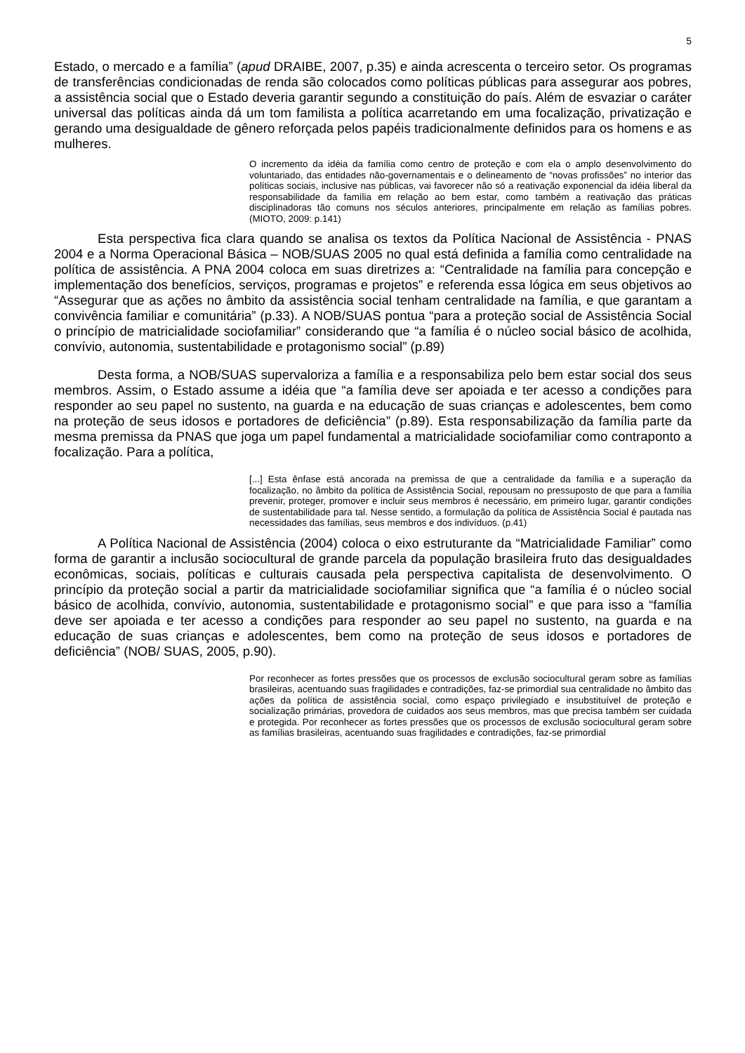5
Estado, o mercado e a família” (apud DRAIBE, 2007, p.35) e ainda acrescenta o terceiro setor. Os programas de transferências condicionadas de renda são colocados como políticas públicas para assegurar aos pobres, a assistência social que o Estado deveria garantir segundo a constituição do país. Além de esvaziar o caráter universal das políticas ainda dá um tom familista a política acarretando em uma focalização, privatização e gerando uma desigualdade de gênero reforçada pelos papéis tradicionalmente definidos para os homens e as mulheres.
O incremento da idéia da família como centro de proteção e com ela o amplo desenvolvimento do voluntariado, das entidades não-governamentais e o delineamento de “novas profissões” no interior das políticas sociais, inclusive nas públicas, vai favorecer não só a reativação exponencial da idéia liberal da responsabilidade da família em relação ao bem estar, como também a reativação das práticas disciplinadoras tão comuns nos séculos anteriores, principalmente em relação as famílias pobres. (MIOTO, 2009: p.141)
Esta perspectiva fica clara quando se analisa os textos da Política Nacional de Assistência - PNAS 2004 e a Norma Operacional Básica – NOB/SUAS 2005 no qual está definida a família como centralidade na política de assistência. A PNA 2004 coloca em suas diretrizes a: “Centralidade na família para concepção e implementação dos benefícios, serviços, programas e projetos” e referenda essa lógica em seus objetivos ao “Assegurar que as ações no âmbito da assistência social tenham centralidade na família, e que garantam a convivência familiar e comunitária” (p.33). A NOB/SUAS pontua “para a proteção social de Assistência Social o princípio de matricialidade sociofamiliar” considerando que “a família é o núcleo social básico de acolhida, convívio, autonomia, sustentabilidade e protagonismo social” (p.89)
Desta forma, a NOB/SUAS supervaloriza a família e a responsabiliza pelo bem estar social dos seus membros. Assim, o Estado assume a idéia que “a família deve ser apoiada e ter acesso a condições para responder ao seu papel no sustento, na guarda e na educação de suas crianças e adolescentes, bem como na proteção de seus idosos e portadores de deficiência” (p.89). Esta responsabilização da família parte da mesma premissa da PNAS que joga um papel fundamental a matricialidade sociofamiliar como contraponto a focalização. Para a política,
[...] Esta ênfase está ancorada na premissa de que a centralidade da família e a superação da focalização, no âmbito da política de Assistência Social, repousam no pressuposto de que para a família prevenir, proteger, promover e incluir seus membros é necessário, em primeiro lugar, garantir condições de sustentabilidade para tal. Nesse sentido, a formulação da política de Assistência Social é pautada nas necessidades das famílias, seus membros e dos indivíduos. (p.41)
A Política Nacional de Assistência (2004) coloca o eixo estruturante da “Matricialidade Familiar” como forma de garantir a inclusão sociocultural de grande parcela da população brasileira fruto das desigualdades econômicas, sociais, políticas e culturais causada pela perspectiva capitalista de desenvolvimento. O princípio da proteção social a partir da matricialidade sociofamiliar significa que “a família é o núcleo social básico de acolhida, convívio, autonomia, sustentabilidade e protagonismo social” e que para isso a “família deve ser apoiada e ter acesso a condições para responder ao seu papel no sustento, na guarda e na educação de suas crianças e adolescentes, bem como na proteção de seus idosos e portadores de deficiência” (NOB/ SUAS, 2005, p.90).
Por reconhecer as fortes pressões que os processos de exclusão sociocultural geram sobre as famílias brasileiras, acentuando suas fragilidades e contradições, faz-se primordial sua centralidade no âmbito das ações da política de assistência social, como espaço privilegiado e insubstituível de proteção e socialização primárias, provedora de cuidados aos seus membros, mas que precisa também ser cuidada e protegida. Por reconhecer as fortes pressões que os processos de exclusão sociocultural geram sobre as famílias brasileiras, acentuando suas fragilidades e contradições, faz-se primordial